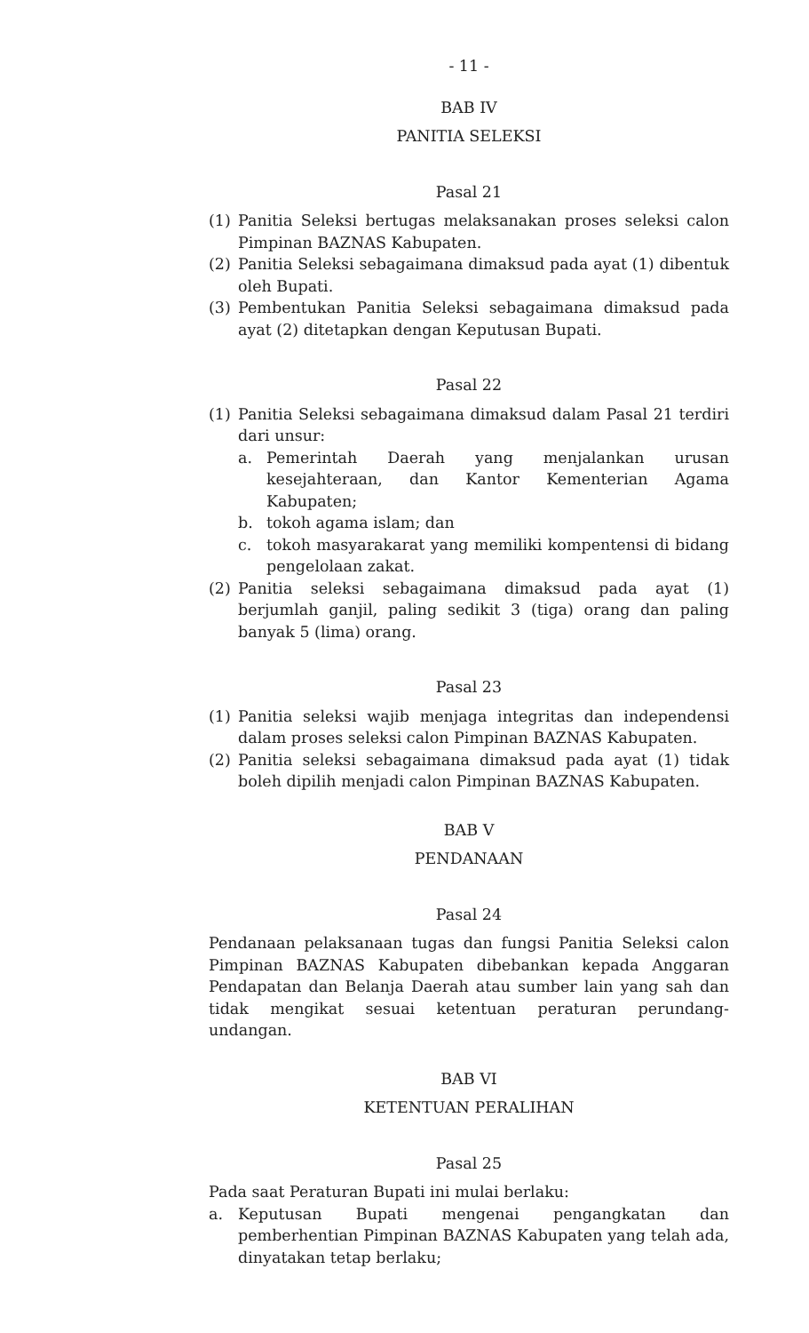- 11 -
BAB IV
PANITIA SELEKSI
Pasal 21
(1) Panitia Seleksi bertugas melaksanakan proses seleksi calon Pimpinan BAZNAS Kabupaten.
(2) Panitia Seleksi sebagaimana dimaksud pada ayat (1) dibentuk oleh Bupati.
(3) Pembentukan Panitia Seleksi sebagaimana dimaksud pada ayat (2) ditetapkan dengan Keputusan Bupati.
Pasal 22
(1) Panitia Seleksi sebagaimana dimaksud dalam Pasal 21 terdiri dari unsur:
a. Pemerintah Daerah yang menjalankan urusan kesejahteraan, dan Kantor Kementerian Agama Kabupaten;
b. tokoh agama islam; dan
c. tokoh masyarakarat yang memiliki kompentensi di bidang pengelolaan zakat.
(2) Panitia seleksi sebagaimana dimaksud pada ayat (1) berjumlah ganjil, paling sedikit 3 (tiga) orang dan paling banyak 5 (lima) orang.
Pasal 23
(1) Panitia seleksi wajib menjaga integritas dan independensi dalam proses seleksi calon Pimpinan BAZNAS Kabupaten.
(2) Panitia seleksi sebagaimana dimaksud pada ayat (1) tidak boleh dipilih menjadi calon Pimpinan BAZNAS Kabupaten.
BAB V
PENDANAAN
Pasal 24
Pendanaan pelaksanaan tugas dan fungsi Panitia Seleksi calon Pimpinan BAZNAS Kabupaten dibebankan kepada Anggaran Pendapatan dan Belanja Daerah atau sumber lain yang sah dan tidak mengikat sesuai ketentuan peraturan perundang-undangan.
BAB VI
KETENTUAN PERALIHAN
Pasal 25
Pada saat Peraturan Bupati ini mulai berlaku:
a. Keputusan Bupati mengenai pengangkatan dan pemberhentian Pimpinan BAZNAS Kabupaten yang telah ada, dinyatakan tetap berlaku;